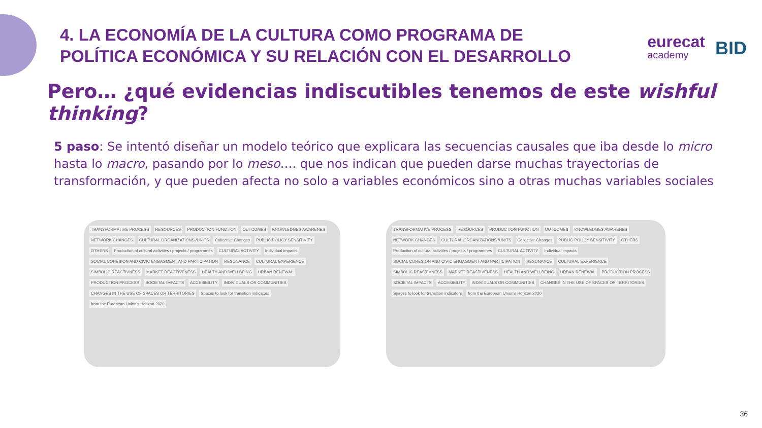4. LA ECONOMÍA DE LA CULTURA COMO PROGRAMA DE
POLÍTICA ECONÓMICA Y SU RELACIÓN CON EL DESARROLLO
eurecat
academy
BID
Pero… ¿qué evidencias indiscutibles tenemos de este wishful thinking?
5 paso: Se intentó diseñar un modelo teórico que explicara las secuencias causales que iba desde lo micro hasta lo macro, pasando por lo meso…. que nos indican que pueden darse muchas trayectorias de transformación, y que pueden afecta no solo a variables económicos sino a otras muchas variables sociales
TRANSFORMATIVE PROCESS RESOURCES PRODUCTION FUNCTION OUTCOMES KNOWLEDGES AWARENES NETWORK CHANGES CULTURAL ORGANIZATIONS /UNITS Collective Changes PUBLIC POLICY SENSITIVITY OTHERS
Production of cultural activities / projects / programmes
CULTURAL ACTIVITY Individual impacts
SOCIAL COHESION AND CIVIC ENGAGMENT AND PARTICIPATION
RESONANCE CULTURAL EXPERIENCE SIMBOLIC REACTIVNESS MARKET REACTIVENESS HEALTH AND WELLBEING URBAN RENEWAL PRODUCTION PROCESS SOCIETAL IMPACTS ACCESIBILITY INDIVIDUALS OR COMMUNITIES
CHANGES IN THE USE OF SPACES OR TERRITORIES
Spaces to look for transition indicators
from the European Union's Horizon 2020
TRANSFORMATIVE PROCESS RESOURCES PRODUCTION FUNCTION OUTCOMES KNOWLEDGES AWARENES NETWORK CHANGES CULTURAL ORGANIZATIONS /UNITS Collective Changes PUBLIC POLICY SENSITIVITY OTHERS
Production of cultural activities / projects / programmes
CULTURAL ACTIVITY Individual impacts
SOCIAL COHESION AND CIVIC ENGAGMENT AND PARTICIPATION
RESONANCE CULTURAL EXPERIENCE SIMBOLIC REACTIVNESS MARKET REACTIVENESS HEALTH AND WELLBEING URBAN RENEWAL PRODUCTION PROCESS SOCIETAL IMPACTS ACCESIBILITY INDIVIDUALS OR COMMUNITIES
CHANGES IN THE USE OF SPACES OR TERRITORIES
Spaces to look for transition indicators
from the European Union's Horizon 2020
36